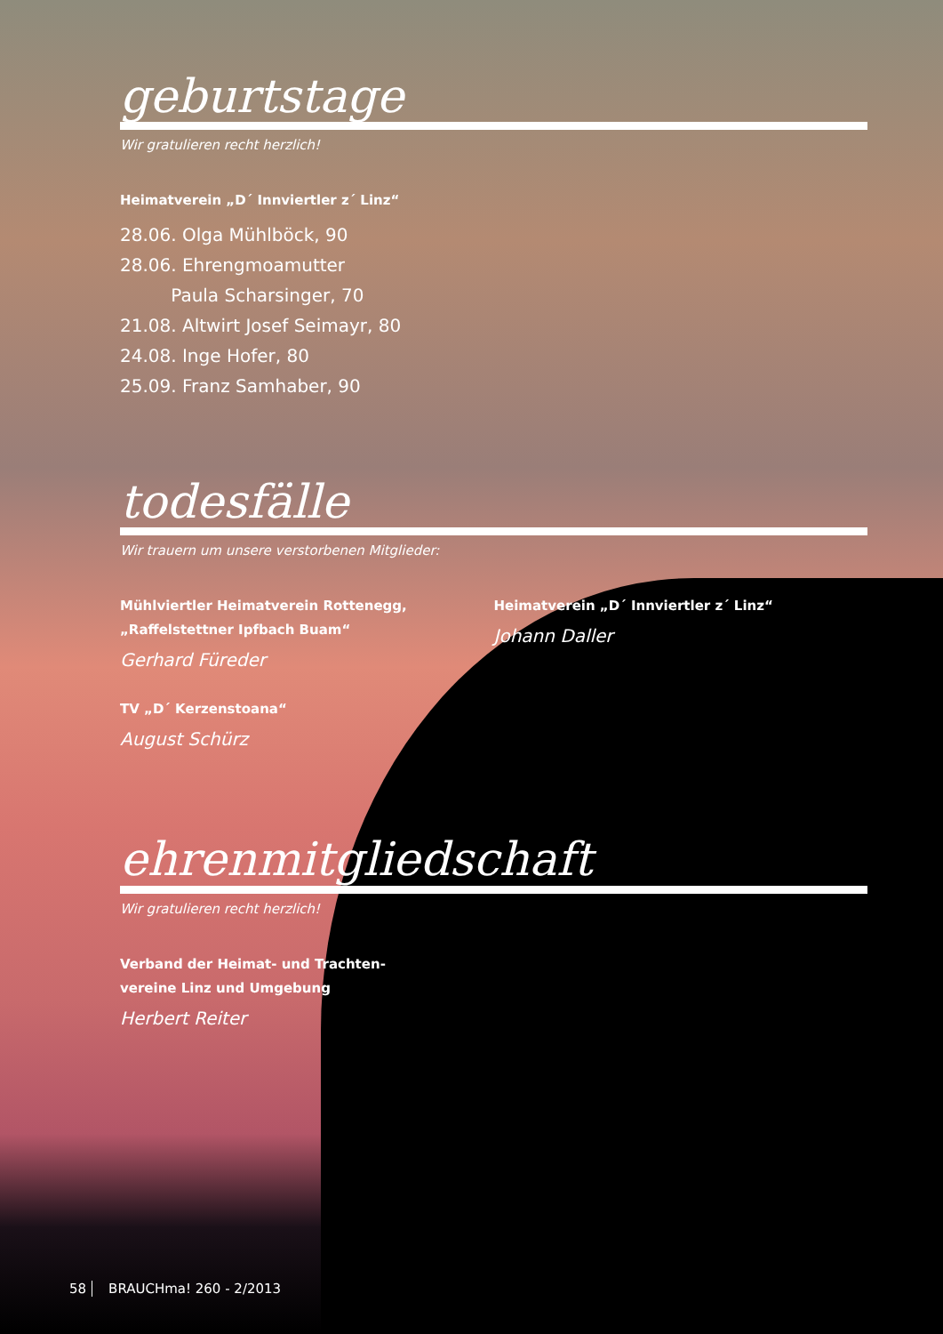geburtstage
Wir gratulieren recht herzlich!
Heimatverein „D´ Innviertler z´ Linz“
28.06. Olga Mühlböck, 90
28.06. Ehrengmoamutter
Paula Scharsinger, 70
21.08. Altwirt Josef Seimayr, 80
24.08. Inge Hofer, 80
25.09. Franz Samhaber, 90
todesfälle
Wir trauern um unsere verstorbenen Mitglieder:
Mühlviertler Heimatverein Rottenegg,
„Raffelstettner Ipfbach Buam“
Gerhard Füreder
TV „D´ Kerzenstoana“
August Schürz
Heimatverein „D´ Innviertler z´ Linz“
Johann Daller
ehrenmitgliedschaft
Wir gratulieren recht herzlich!
Verband der Heimat- und Trachten-
vereine Linz und Umgebung
Herbert Reiter
58 BRAUCHma! 260 - 2/2013